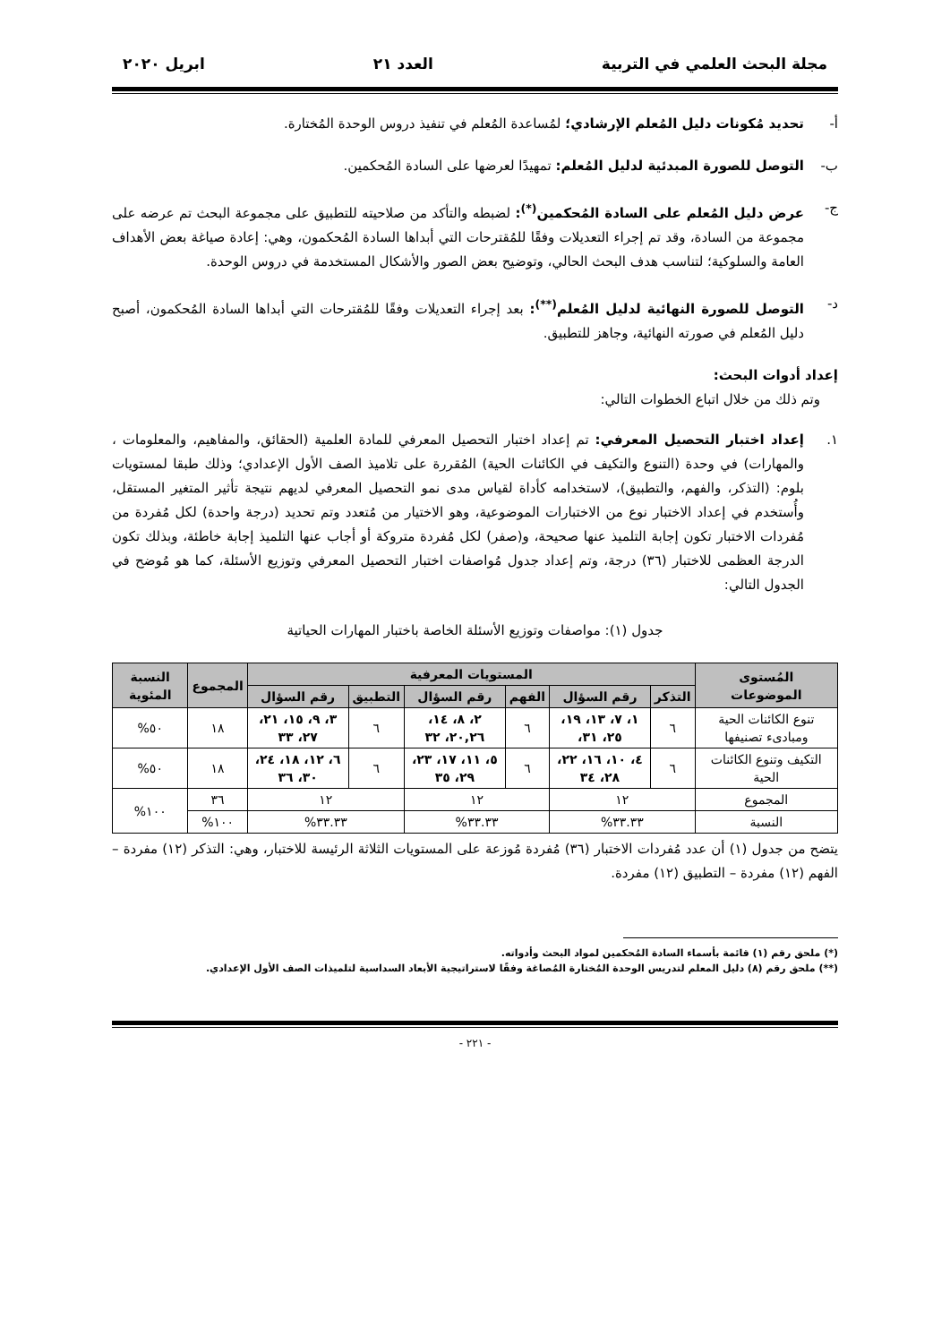مجلة البحث العلمي في التربية العدد ٢١ ابريل ٢٠٢٠
أ- تحديد مُكونات دليل المُعلم الإرشادي؛ لمُساعدة المُعلم في تنفيذ دروس الوحدة المُختارة.
ب- التوصل للصورة المبدئية لدليل المُعلم: تمهيدًا لعرضها على السادة المُحكمين.
ج- عرض دليل المُعلم على السادة المُحكمين<sup>(*)</sup>: لضبطه والتأكد من صلاحيته للتطبيق على مجموعة البحث تم عرضه على مجموعة من السادة، وقد تم إجراء التعديلات وفقًا للمُقترحات التي أبداها السادة المُحكمون، وهي: إعادة صياغة بعض الأهداف العامة والسلوكية؛ لتناسب هدف البحث الحالي، وتوضيح بعض الصور والأشكال المستخدمة في دروس الوحدة.
د- التوصل للصورة النهائية لدليل المُعلم<sup>(**)</sup>: بعد إجراء التعديلات وفقًا للمُقترحات التي أبداها السادة المُحكمون، أصبح دليل المُعلم في صورته النهائية، وجاهز للتطبيق.
إعداد أدوات البحث:
وتم ذلك من خلال اتباع الخطوات التالي:
١. إعداد اختبار التحصيل المعرفي: تم إعداد اختبار التحصيل المعرفي للمادة العلمية (الحقائق، والمفاهيم، والمعلومات ، والمهارات) في وحدة (التنوع والتكيف في الكائنات الحية) المُقررة على تلاميذ الصف الأول الإعدادي؛ وذلك طبقا لمستويات بلوم: (التذكر، والفهم، والتطبيق)، لاستخدامه كأداة لقياس مدى نمو التحصيل المعرفي لديهم نتيجة تأثير المتغير المستقل، وأُستخدم في إعداد الاختبار نوع من الاختبارات الموضوعية، وهو الاختيار من مُتعدد وتم تحديد (درجة واحدة) لكل مُفردة من مُفردات الاختبار تكون إجابة التلميذ عنها صحيحة، و(صفر) لكل مُفردة متروكة أو أجاب عنها التلميذ إجابة خاطئة، وبذلك تكون الدرجة العظمى للاختبار (٣٦) درجة، وتم إعداد جدول مُواصفات اختبار التحصيل المعرفي وتوزيع الأسئلة، كما هو مُوضح في الجدول التالي:
جدول (١): مواصفات وتوزيع الأسئلة الخاصة باختبار المهارات الحياتية
| المُستوى الموضوعات | المستويات المعرفية | | | | | | المجموع | النسبة المئوية |
| --- | --- | --- | --- | --- | --- | --- | --- | --- |
| | التذكر | رقم السؤال | الفهم | رقم السؤال | التطبيق | رقم السؤال | | |
| تنوع الكائنات الحية ومبادىء تصنيفها | ٦ | ١، ٧، ١٣، ١٩، ٢٥، ٣١، | ٦ | ٢، ٨، ١٤، ٢٠,٢٦، ٣٢ | ٦ | ٣، ٩، ١٥، ٢١، ٢٧، ٣٣ | ١٨ | ٥٠% |
| التكيف وتنوع الكائنات الحية | ٦ | ٤، ١٠، ١٦، ٢٢، ٢٨، ٣٤ | ٦ | ٥، ١١، ١٧، ٢٣، ٢٩، ٣٥ | ٦ | ٦، ١٢، ١٨، ٢٤، ٣٠، ٣٦ | ١٨ | ٥٠% |
| المجموع | ١٢ | | ١٢ | | ١٢ | | ٣٦ | ١٠٠% |
| النسبة | ٣٣.٣٣% | | ٣٣.٣٣% | | ٣٣.٣٣% | | ١٠٠% | |
يتضح من جدول (١) أن عدد مُفردات الاختبار (٣٦) مُفردة مُوزعة على المستويات الثلاثة الرئيسة للاختبار، وهي: التذكر (١٢) مفردة – الفهم (١٢) مفردة – التطبيق (١٢) مفردة.
(*) ملحق رقم (١) قائمة بأسماء السادة المُحكمين لمواد البحث وأدواته.
(**) ملحق رقم (٨) دليل المعلم لتدريس الوحدة المُختارة المُصاغة وفقًا لاستراتيجية الأبعاد السداسية لتلميذات الصف الأول الإعدادي.
- ٢٢١ -